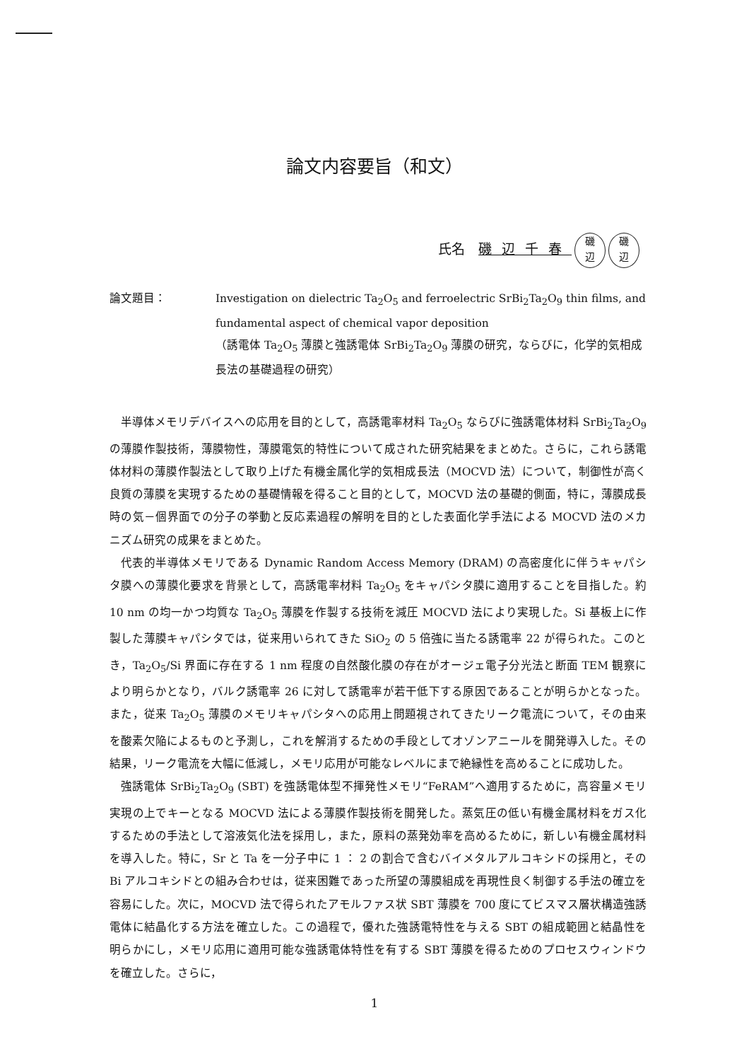論文内容要旨（和文）
氏名　磯辺千春 磯
辺 磯
辺
論文題目： Investigation on dielectric Ta<sub>2</sub>O<sub>5</sub> and ferroelectric SrBi<sub>2</sub>Ta<sub>2</sub>O<sub>9</sub> thin films, and fundamental aspect of chemical vapor deposition
（誘電体 Ta<sub>2</sub>O<sub>5</sub> 薄膜と強誘電体 SrBi<sub>2</sub>Ta<sub>2</sub>O<sub>9</sub> 薄膜の研究，ならびに，化学的気相成長法の基礎過程の研究）
半導体メモリデバイスへの応用を目的として，高誘電率材料 Ta<sub>2</sub>O<sub>5</sub> ならびに強誘電体材料 SrBi<sub>2</sub>Ta<sub>2</sub>O<sub>9</sub> の薄膜作製技術，薄膜物性，薄膜電気的特性について成された研究結果をまとめた。さらに，これら誘電体材料の薄膜作製法として取り上げた有機金属化学的気相成長法（MOCVD 法）について，制御性が高く良質の薄膜を実現するための基礎情報を得ること目的として，MOCVD 法の基礎的側面，特に，薄膜成長時の気－個界面での分子の挙動と反応素過程の解明を目的とした表面化学手法による MOCVD 法のメカニズム研究の成果をまとめた。
代表的半導体メモリである Dynamic Random Access Memory (DRAM) の高密度化に伴うキャパシタ膜への薄膜化要求を背景として，高誘電率材料 Ta<sub>2</sub>O<sub>5</sub> をキャパシタ膜に適用することを目指した。約 10 nm の均一かつ均質な Ta<sub>2</sub>O<sub>5</sub> 薄膜を作製する技術を減圧 MOCVD 法により実現した。Si 基板上に作製した薄膜キャパシタでは，従来用いられてきた SiO<sub>2</sub> の 5 倍強に当たる誘電率 22 が得られた。このとき，Ta<sub>2</sub>O<sub>5</sub>/Si 界面に存在する 1 nm 程度の自然酸化膜の存在がオージェ電子分光法と断面 TEM 観察により明らかとなり，バルク誘電率 26 に対して誘電率が若干低下する原因であることが明らかとなった。また，従来 Ta<sub>2</sub>O<sub>5</sub> 薄膜のメモリキャパシタへの応用上問題視されてきたリーク電流について，その由来を酸素欠陥によるものと予測し，これを解消するための手段としてオゾンアニールを開発導入した。その結果，リーク電流を大幅に低減し，メモリ応用が可能なレベルにまで絶縁性を高めることに成功した。
強誘電体 SrBi<sub>2</sub>Ta<sub>2</sub>O<sub>9</sub> (SBT) を強誘電体型不揮発性メモリ“FeRAM”へ適用するために，高容量メモリ実現の上でキーとなる MOCVD 法による薄膜作製技術を開発した。蒸気圧の低い有機金属材料をガス化するための手法として溶液気化法を採用し，また，原料の蒸発効率を高めるために，新しい有機金属材料を導入した。特に，Sr と Ta を一分子中に 1 ： 2 の割合で含むバイメタルアルコキシドの採用と，その Bi アルコキシドとの組み合わせは，従来困難であった所望の薄膜組成を再現性良く制御する手法の確立を容易にした。次に，MOCVD 法で得られたアモルファス状 SBT 薄膜を 700 度にてビスマス層状構造強誘電体に結晶化する方法を確立した。この過程で，優れた強誘電特性を与える SBT の組成範囲と結晶性を明らかにし，メモリ応用に適用可能な強誘電体特性を有する SBT 薄膜を得るためのプロセスウィンドウを確立した。さらに，
1